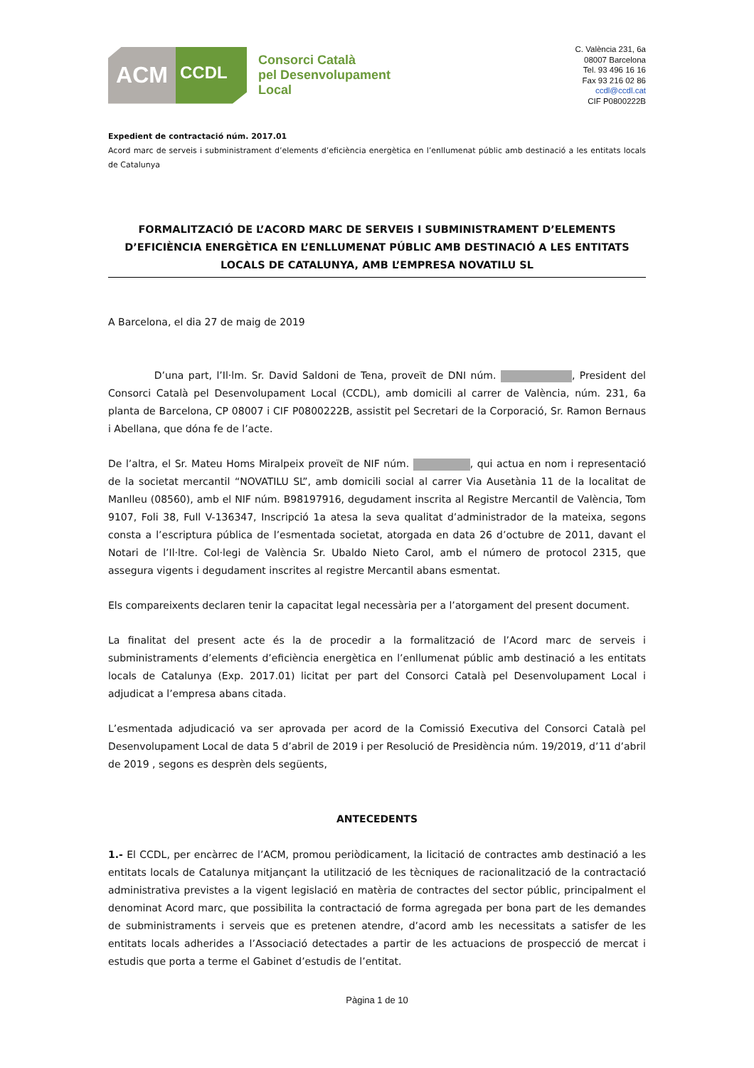ACM
CCDL
Consorci Català
pel Desenvolupament
Local
C. València 231, 6a
08007 Barcelona
Tel. 93 496 16 16
Fax 93 216 02 86
ccdl@ccdl.cat
CIF P0800222B
Expedient de contractació núm. 2017.01
Acord marc de serveis i subministrament d’elements d’eficiència energètica en l’enllumenat públic amb destinació a les entitats locals de Catalunya
FORMALITZACIÓ DE L’ACORD MARC DE SERVEIS I SUBMINISTRAMENT D’ELEMENTS D’EFICIÈNCIA ENERGÈTICA EN L’ENLLUMENAT PÚBLIC AMB DESTINACIÓ A LES ENTITATS LOCALS DE CATALUNYA, AMB L’EMPRESA NOVATILU SL
A Barcelona, el dia 27 de maig de 2019
D’una part, l’Il·lm. Sr. David Saldoni de Tena, proveït de DNI núm. , President del Consorci Català pel Desenvolupament Local (CCDL), amb domicili al carrer de València, núm. 231, 6a planta de Barcelona, CP 08007 i CIF P0800222B, assistit pel Secretari de la Corporació, Sr. Ramon Bernaus i Abellana, que dóna fe de l’acte.
De l’altra, el Sr. Mateu Homs Miralpeix proveït de NIF núm. , qui actua en nom i representació de la societat mercantil “NOVATILU SL”, amb domicili social al carrer Via Ausetània 11 de la localitat de Manlleu (08560), amb el NIF núm. B98197916, degudament inscrita al Registre Mercantil de València, Tom 9107, Foli 38, Full V-136347, Inscripció 1a atesa la seva qualitat d’administrador de la mateixa, segons consta a l’escriptura pública de l’esmentada societat, atorgada en data 26 d’octubre de 2011, davant el Notari de l’Il·ltre. Col·legi de València Sr. Ubaldo Nieto Carol, amb el número de protocol 2315, que assegura vigents i degudament inscrites al registre Mercantil abans esmentat.
Els compareixents declaren tenir la capacitat legal necessària per a l’atorgament del present document.
La finalitat del present acte és la de procedir a la formalització de l’Acord marc de serveis i subministraments d’elements d’eficiència energètica en l’enllumenat públic amb destinació a les entitats locals de Catalunya (Exp. 2017.01) licitat per part del Consorci Català pel Desenvolupament Local i adjudicat a l’empresa abans citada.
L’esmentada adjudicació va ser aprovada per acord de la Comissió Executiva del Consorci Català pel Desenvolupament Local de data 5 d’abril de 2019 i per Resolució de Presidència núm. 19/2019, d’11 d’abril de 2019 , segons es desprèn dels següents,
ANTECEDENTS
1.- El CCDL, per encàrrec de l’ACM, promou periòdicament, la licitació de contractes amb destinació a les entitats locals de Catalunya mitjançant la utilització de les tècniques de racionalització de la contractació administrativa previstes a la vigent legislació en matèria de contractes del sector públic, principalment el denominat Acord marc, que possibilita la contractació de forma agregada per bona part de les demandes de subministraments i serveis que es pretenen atendre, d’acord amb les necessitats a satisfer de les entitats locals adherides a l’Associació detectades a partir de les actuacions de prospecció de mercat i estudis que porta a terme el Gabinet d’estudis de l’entitat.
Pàgina 1 de 10